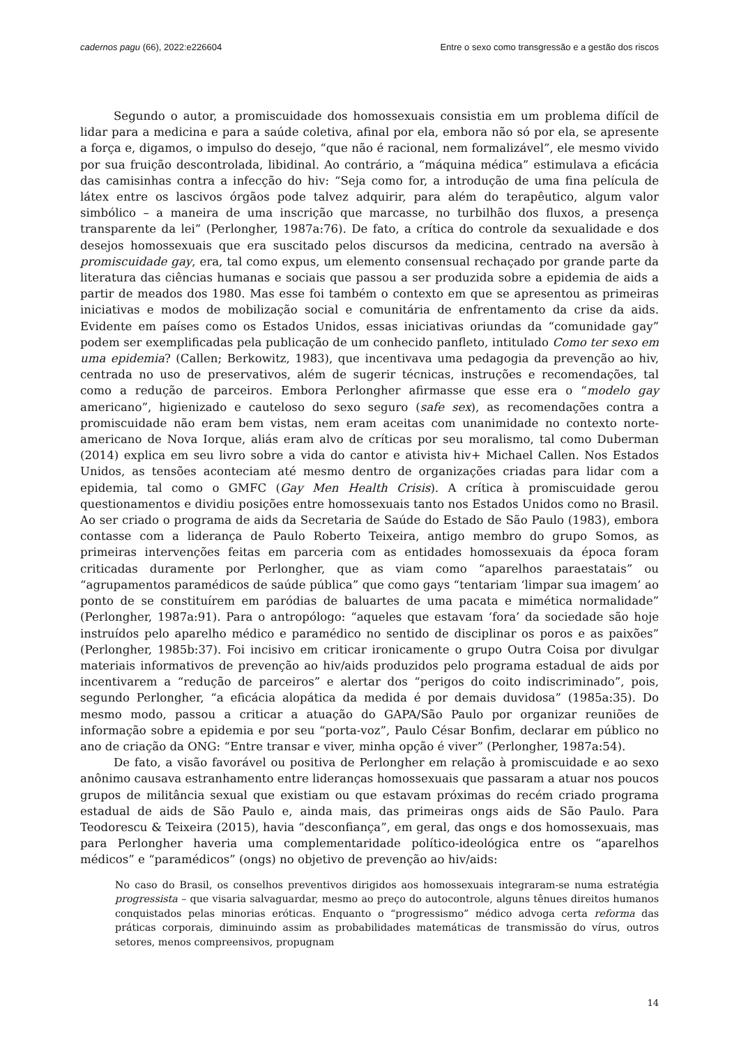cadernos pagu (66), 2022:e226604 Entre o sexo como transgressão e a gestão dos riscos
Segundo o autor, a promiscuidade dos homossexuais consistia em um problema difícil de lidar para a medicina e para a saúde coletiva, afinal por ela, embora não só por ela, se apresente a força e, digamos, o impulso do desejo, “que não é racional, nem formalizável”, ele mesmo vivido por sua fruição descontrolada, libidinal. Ao contrário, a “máquina médica” estimulava a eficácia das camisinhas contra a infecção do hiv: “Seja como for, a introdução de uma fina película de látex entre os lascivos órgãos pode talvez adquirir, para além do terapêutico, algum valor simbólico – a maneira de uma inscrição que marcasse, no turbilhão dos fluxos, a presença transparente da lei” (Perlongher, 1987a:76). De fato, a crítica do controle da sexualidade e dos desejos homossexuais que era suscitado pelos discursos da medicina, centrado na aversão à promiscuidade gay, era, tal como expus, um elemento consensual rechaçado por grande parte da literatura das ciências humanas e sociais que passou a ser produzida sobre a epidemia de aids a partir de meados dos 1980. Mas esse foi também o contexto em que se apresentou as primeiras iniciativas e modos de mobilização social e comunitária de enfrentamento da crise da aids. Evidente em países como os Estados Unidos, essas iniciativas oriundas da “comunidade gay” podem ser exemplificadas pela publicação de um conhecido panfleto, intitulado Como ter sexo em uma epidemia? (Callen; Berkowitz, 1983), que incentivava uma pedagogia da prevenção ao hiv, centrada no uso de preservativos, além de sugerir técnicas, instruções e recomendações, tal como a redução de parceiros. Embora Perlongher afirmasse que esse era o “modelo gay americano”, higienizado e cauteloso do sexo seguro (safe sex), as recomendações contra a promiscuidade não eram bem vistas, nem eram aceitas com unanimidade no contexto norte-americano de Nova Iorque, aliás eram alvo de críticas por seu moralismo, tal como Duberman (2014) explica em seu livro sobre a vida do cantor e ativista hiv+ Michael Callen. Nos Estados Unidos, as tensões aconteciam até mesmo dentro de organizações criadas para lidar com a epidemia, tal como o GMFC (Gay Men Health Crisis). A crítica à promiscuidade gerou questionamentos e dividiu posições entre homossexuais tanto nos Estados Unidos como no Brasil. Ao ser criado o programa de aids da Secretaria de Saúde do Estado de São Paulo (1983), embora contasse com a liderança de Paulo Roberto Teixeira, antigo membro do grupo Somos, as primeiras intervenções feitas em parceria com as entidades homossexuais da época foram criticadas duramente por Perlongher, que as viam como “aparelhos paraestatais” ou “agrupamentos paramédicos de saúde pública” que como gays “tentariam ‘limpar sua imagem’ ao ponto de se constituírem em paródias de baluartes de uma pacata e mimética normalidade” (Perlongher, 1987a:91). Para o antropólogo: “aqueles que estavam ‘fora’ da sociedade são hoje instruídos pelo aparelho médico e paramédico no sentido de disciplinar os poros e as paixões” (Perlongher, 1985b:37). Foi incisivo em criticar ironicamente o grupo Outra Coisa por divulgar materiais informativos de prevenção ao hiv/aids produzidos pelo programa estadual de aids por incentivarem a “redução de parceiros” e alertar dos “perigos do coito indiscriminado”, pois, segundo Perlongher, “a eficácia alopática da medida é por demais duvidosa” (1985a:35). Do mesmo modo, passou a criticar a atuação do GAPA/São Paulo por organizar reuniões de informação sobre a epidemia e por seu “porta-voz”, Paulo César Bonfim, declarar em público no ano de criação da ONG: “Entre transar e viver, minha opção é viver” (Perlongher, 1987a:54).
De fato, a visão favorável ou positiva de Perlongher em relação à promiscuidade e ao sexo anônimo causava estranhamento entre lideranças homossexuais que passaram a atuar nos poucos grupos de militância sexual que existiam ou que estavam próximas do recém criado programa estadual de aids de São Paulo e, ainda mais, das primeiras ongs aids de São Paulo. Para Teodorescu & Teixeira (2015), havia “desconfiança”, em geral, das ongs e dos homossexuais, mas para Perlongher haveria uma complementaridade político-ideológica entre os “aparelhos médicos” e “paramédicos” (ongs) no objetivo de prevenção ao hiv/aids:
No caso do Brasil, os conselhos preventivos dirigidos aos homossexuais integraram-se numa estratégia progressista – que visaria salvaguardar, mesmo ao preço do autocontrole, alguns tênues direitos humanos conquistados pelas minorias eróticas. Enquanto o “progressismo” médico advoga certa reforma das práticas corporais, diminuindo assim as probabilidades matemáticas de transmissão do vírus, outros setores, menos compreensivos, propugnam
14